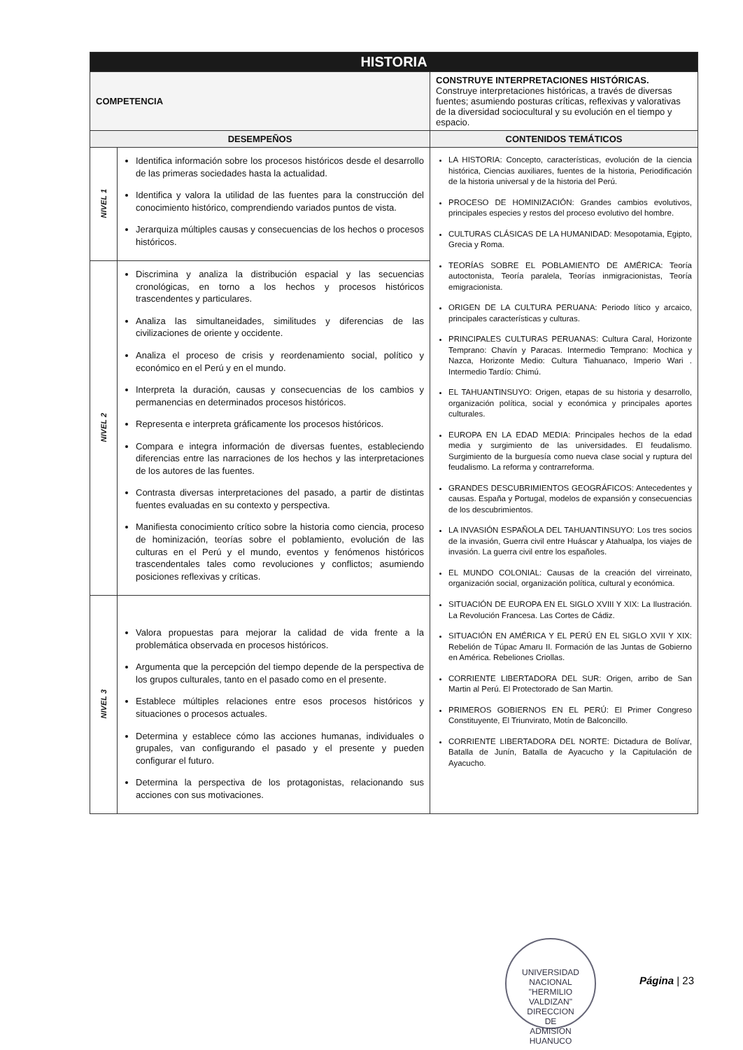| HISTORIA | | |
| COMPETENCIA | | CONSTRUYE INTERPRETACIONES HISTÓRICAS. Construye interpretaciones históricas, a través de diversas fuentes; asumiendo posturas críticas, reflexivas y valorativas de la diversidad sociocultural y su evolución en el tiempo y espacio. |
| DESEMPEÑOS | | CONTENIDOS TEMÁTICOS |
| NIVEL 1 | Identifica información sobre los procesos históricos desde el desarrollo de las primeras sociedades hasta la actualidad. Identifica y valora la utilidad de las fuentes para la construcción del conocimiento histórico, comprendiendo variados puntos de vista. Jerarquiza múltiples causas y consecuencias de los hechos o procesos históricos. | LA HISTORIA: Concepto, características, evolución de la ciencia histórica, Ciencias auxiliares, fuentes de la historia, Periodificación de la historia universal y de la historia del Perú. PROCESO DE HOMINIZACIÓN: Grandes cambios evolutivos, principales especies y restos del proceso evolutivo del hombre. CULTURAS CLÁSICAS DE LA HUMANIDAD: Mesopotamia, Egipto, Grecia y Roma. TEORÍAS SOBRE EL POBLAMIENTO DE AMÉRICA: Teoría autoctonista, Teoría paralela, Teorías inmigracionistas, Teoría emigracionista. ORIGEN DE LA CULTURA PERUANA: Periodo lítico y arcaico, principales características y culturas. PRINCIPALES CULTURAS PERUANAS: Cultura Caral, Horizonte Temprano: Chavín y Paracas. Intermedio Temprano: Mochica y Nazca, Horizonte Medio: Cultura Tiahuanaco, Imperio Wari . Intermedio Tardío: Chimú. EL TAHUANTINSUYO: Origen, etapas de su historia y desarrollo, organización política, social y económica y principales aportes culturales. EUROPA EN LA EDAD MEDIA: Principales hechos de la edad media y surgimiento de las universidades. El feudalismo. Surgimiento de la burguesía como nueva clase social y ruptura del feudalismo. La reforma y contrarreforma. GRANDES DESCUBRIMIENTOS GEOGRÁFICOS: Antecedentes y causas. España y Portugal, modelos de expansión y consecuencias de los descubrimientos. LA INVASIÓN ESPAÑOLA DEL TAHUANTINSUYO: Los tres socios de la invasión, Guerra civil entre Huáscar y Atahualpa, los viajes de invasión. La guerra civil entre los españoles. EL MUNDO COLONIAL: Causas de la creación del virreinato, organización social, organización política, cultural y económica. SITUACIÓN DE EUROPA EN EL SIGLO XVIII Y XIX: La Ilustración. La Revolución Francesa. Las Cortes de Cádiz. SITUACIÓN EN AMÉRICA Y EL PERÚ EN EL SIGLO XVII Y XIX: Rebelión de Túpac Amaru II. Formación de las Juntas de Gobierno en América. Rebeliones Criollas. CORRIENTE LIBERTADORA DEL SUR: Origen, arribo de San Martin al Perú. El Protectorado de San Martin. PRIMEROS GOBIERNOS EN EL PERÚ: El Primer Congreso Constituyente, El Triunvirato, Motín de Balconcillo. CORRIENTE LIBERTADORA DEL NORTE: Dictadura de Bolívar, Batalla de Junín, Batalla de Ayacucho y la Capitulación de Ayacucho. |
| NIVEL 2 | Discrimina y analiza la distribución espacial y las secuencias cronológicas, en torno a los hechos y procesos históricos trascendentes y particulares. Analiza las simultaneidades, similitudes y diferencias de las civilizaciones de oriente y occidente. Analiza el proceso de crisis y reordenamiento social, político y económico en el Perú y en el mundo. Interpreta la duración, causas y consecuencias de los cambios y permanencias en determinados procesos históricos. Representa e interpreta gráficamente los procesos históricos. Compara e integra información de diversas fuentes, estableciendo diferencias entre las narraciones de los hechos y las interpretaciones de los autores de las fuentes. Contrasta diversas interpretaciones del pasado, a partir de distintas fuentes evaluadas en su contexto y perspectiva. Manifiesta conocimiento crítico sobre la historia como ciencia, proceso de hominización, teorías sobre el poblamiento, evolución de las culturas en el Perú y el mundo, eventos y fenómenos históricos trascendentales tales como revoluciones y conflictos; asumiendo posiciones reflexivas y críticas. | |
| NIVEL 3 | Valora propuestas para mejorar la calidad de vida frente a la problemática observada en procesos históricos. Argumenta que la percepción del tiempo depende de la perspectiva de los grupos culturales, tanto en el pasado como en el presente. Establece múltiples relaciones entre esos procesos históricos y situaciones o procesos actuales. Determina y establece cómo las acciones humanas, individuales o grupales, van configurando el pasado y el presente y pueden configurar el futuro. Determina la perspectiva de los protagonistas, relacionando sus acciones con sus motivaciones. | |
UNIVERSIDAD NACIONAL "HERMILIO VALDIZAN"
DIRECCION
DE
ADMISION
HUANUCO
Página | 23